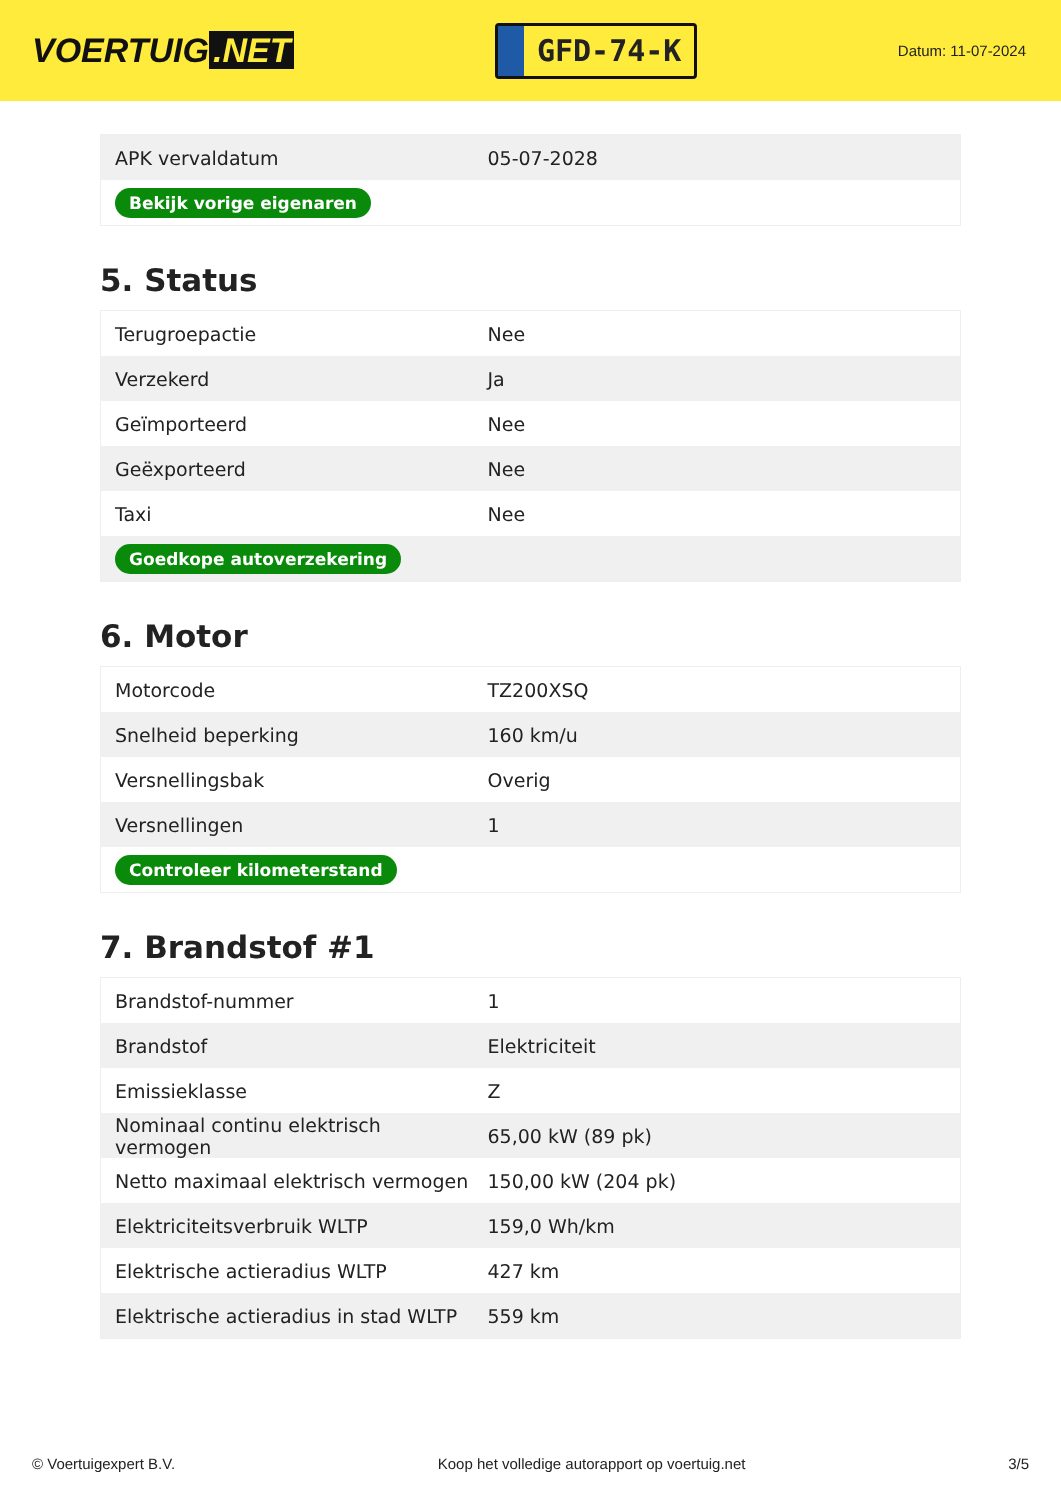VOERTUIG.NET
GFD-74-K
Datum: 11-07-2024
| APK vervaldatum | 05-07-2028 |
| Bekijk vorige eigenaren | |
5. Status
| Terugroepactie | Nee |
| Verzekerd | Ja |
| Geïmporteerd | Nee |
| Geëxporteerd | Nee |
| Taxi | Nee |
| Goedkope autoverzekering | |
6. Motor
| Motorcode | TZ200XSQ |
| Snelheid beperking | 160 km/u |
| Versnellingsbak | Overig |
| Versnellingen | 1 |
| Controleer kilometerstand | |
7. Brandstof #1
| Brandstof-nummer | 1 |
| Brandstof | Elektriciteit |
| Emissieklasse | Z |
| Nominaal continu elektrisch vermogen | 65,00 kW (89 pk) |
| Netto maximaal elektrisch vermogen | 150,00 kW (204 pk) |
| Elektriciteitsverbruik WLTP | 159,0 Wh/km |
| Elektrische actieradius WLTP | 427 km |
| Elektrische actieradius in stad WLTP | 559 km |
© Voertuigexpert B.V. Koop het volledige autorapport op voertuig.net 3/5